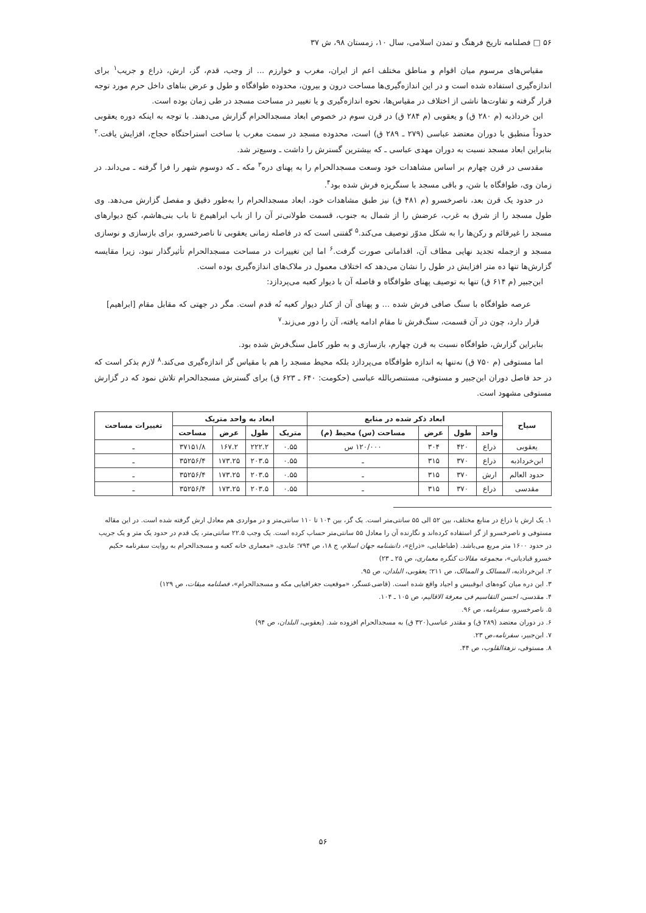۵۶ □ فصلنامه تاریخ فرهنگ و تمدن اسلامی، سال ۱۰، زمستان ۹۸، ش ۳۷
مقیاس‌های مرسوم میان اقوام و مناطق مختلف اعم از ایران، مغرب و خوارزم ... از وجب، قدم، گز، ارش، ذراع و جریب<sup>۱</sup> برای اندازه‌گیری استفاده شده است و در این اندازه‌گیری‌ها مساحت درون و بیرون، محدوده طوافگاه و طول و عرض بناهای داخل حرم مورد توجه قرار گرفته و تفاوت‌ها ناشی از اختلاف در مقیاس‌ها، نحوه اندازه‌گیری و یا تغییر در مساحت مسجد در طی زمان بوده است.
ابن خرداذبه (م ۲۸۰ ق) و یعقوبی (م ۲۸۴ ق) در قرن سوم در خصوص ابعاد مسجدالحرام گزارش می‌دهند. با توجه به اینکه دوره یعقوبی حدوداً منطبق با دوران معتضد عباسی (۲۷۹ ـ ۲۸۹ ق) است، محدوده مسجد در سمت مغرب با ساخت استراحتگاه حجاج، افزایش یافت.<sup>۲</sup> بنابراین ابعاد مسجد نسبت به دوران مهدی عباسی ـ که بیشترین گسترش را داشت ـ وسیع‌تر شد.
مقدسی در قرن چهارم بر اساس مشاهدات خود وسعت مسجدالحرام را به پهنای دره<sup>۳</sup> مکه ـ که دوسوم شهر را فرا گرفته ـ می‌داند. در زمان وی، طوافگاه با شن، و باقی مسجد با سنگریزه فرش شده بود<sup>۴</sup>.
در حدود یک قرن بعد، ناصرخسرو (م ۴۸۱ ق) نیز طبق مشاهدات خود، ابعاد مسجدالحرام را به‌طور دقیق و مفصل گزارش می‌دهد. وی طول مسجد را از شرق به غرب، عرضش را از شمال به جنوب، قسمت طولانی‌تر آن را از باب ابراهیم‌ع تا باب بنی‌هاشم، کنج دیوارهای مسجد را غیرقائم و رکن‌ها را به شکل مدوّر توصیف می‌کند.<sup>۵</sup> گفتنی است که در فاصله زمانی یعقوبی تا ناصرخسرو، برای بازسازی و نوسازی مسجد و ازجمله تجدید نهایی مطاف آن، اقداماتی صورت گرفت.<sup>۶</sup> اما این تغییرات در مساحت مسجدالحرام تأثیرگذار نبود، زیرا مقایسه گزارش‌ها تنها ده متر افزایش در طول را نشان می‌دهد که اختلاف معمول در ملاک‌های اندازه‌گیری بوده است.
ابن‌جبیر (م ۶۱۴ ق) تنها به توصیف پهنای طوافگاه و فاصله آن با دیوار کعبه می‌پردازد:
عرصه طوافگاه با سنگ صافی فرش شده ... و پهنای آن از کنار دیوار کعبه نُه قدم است. مگر در جهتی که مقابل مقام [ابراهیم] قرار دارد، چون در آن قسمت، سنگ‌فرش تا مقام ادامه یافته، آن را دور می‌زند.<sup>۷</sup>
بنابراین گزارش، طوافگاه نسبت به قرن چهارم، بازسازی و به طور کامل سنگ‌فرش شده بود.
اما مستوفی (م ۷۵۰ ق) نه‌تنها به اندازه طوافگاه می‌پردازد بلکه محیط مسجد را هم با مقیاس گز اندازه‌گیری می‌کند.<sup>۸</sup> لازم بذکر است که در حد فاصل دوران ابن‌جبیر و مستوفی، مستنصربالله عباسی (حکومت: ۶۴۰ ـ ۶۲۳ ق) برای گسترش مسجدالحرام تلاش نمود که در گزارش مستوفی مشهود است.
| سیاح | ابعاد ذکر شده در منابع | | | | ابعاد به واحد متریک | | | | تغییرات مساحت |
| --- | --- | --- | --- | --- | --- | --- | --- | --- | --- |
| | واحد | طول | عرض | مساحت (س) محیط (م) | متریک | طول | عرض | مساحت | |
| یعقوبی | ذراع | ۴۲۰ | ۳۰۴ | ۱۲۰/۰۰۰ س | ۰.۵۵ | ۲۲۲.۲ | ۱۶۷.۲ | ۳۷۱۵۱/۸ | ـ |
| ابن‌خرداذبه | ذراع | ۳۷۰ | ۳۱۵ | ـ | ۰.۵۵ | ۲۰۳.۵ | ۱۷۳.۲۵ | ۳۵۲۵۶/۴ | ـ |
| حدود العالم | ارش | ۳۷۰ | ۳۱۵ | ـ | ۰.۵۵ | ۲۰۳.۵ | ۱۷۳.۲۵ | ۳۵۲۵۶/۴ | ـ |
| مقدسی | ذراع | ۳۷۰ | ۳۱۵ | ـ | ۰.۵۵ | ۲۰۳.۵ | ۱۷۳.۲۵ | ۳۵۲۵۶/۴ | ـ |
۱. یک ارش یا ذراع در منابع مختلف، بین ۵۲ الی ۵۵ سانتی‌متر است. یک گز، بین ۱۰۴ تا ۱۱۰ سانتی‌متر و در مواردی هم معادل ارش گرفته شده است. در این مقاله مستوفی و ناصرخسرو از گز استفاده کرده‌اند و نگارنده آن را معادل ۵۵ سانتی‌متر حساب کرده است. یک وجب ۲۲.۵ سانتی‌متر، یک قدم در حدود یک متر و یک جریب در حدود ۱۶۰۰ متر مربع می‌باشد. (طباطبایی، «ذراع»، دانشنامه جهان اسلام، ج ۱۸، ص ۷۹۴؛ عابدی، «معماری خانه کعبه و مسجدالحرام به روایت سفرنامه حکیم خسرو قبادیانی»، مجموعه مقالات کنگره معماری، ص ۲۵ ـ ۲۳)
۲. ابن‌خرداذبه، المسالک و الممالک، ص ۲۱۱؛ یعقوبی، البلدان، ص ۹۵.
۳. این دره میان کوه‌های ابوقبیس و اجیاد واقع شده است. (قاضی‌عسگر، «موقعیت جغرافیایی مکه و مسجدالحرام»، فصلنامه میقات، ص ۱۲۹)
۴. مقدسی، احسن التقاسیم فی معرفة الاقالیم، ص ۱۰۵ ـ ۱۰۴.
۵. ناصرخسرو، سفرنامه، ص ۹۶.
۶. در دوران معتضد (۲۸۹ ق) و مقتدر عباسی(۳۲۰ ق) به مسجدالحرام افزوده شد. (یعقوبی، البلدان، ص ۹۴)
۷. ابن‌جبیر، سفرنامه،ص ۲۳.
۸. مستوفی، نزهة‌القلوب، ص ۴۴.
۵۶